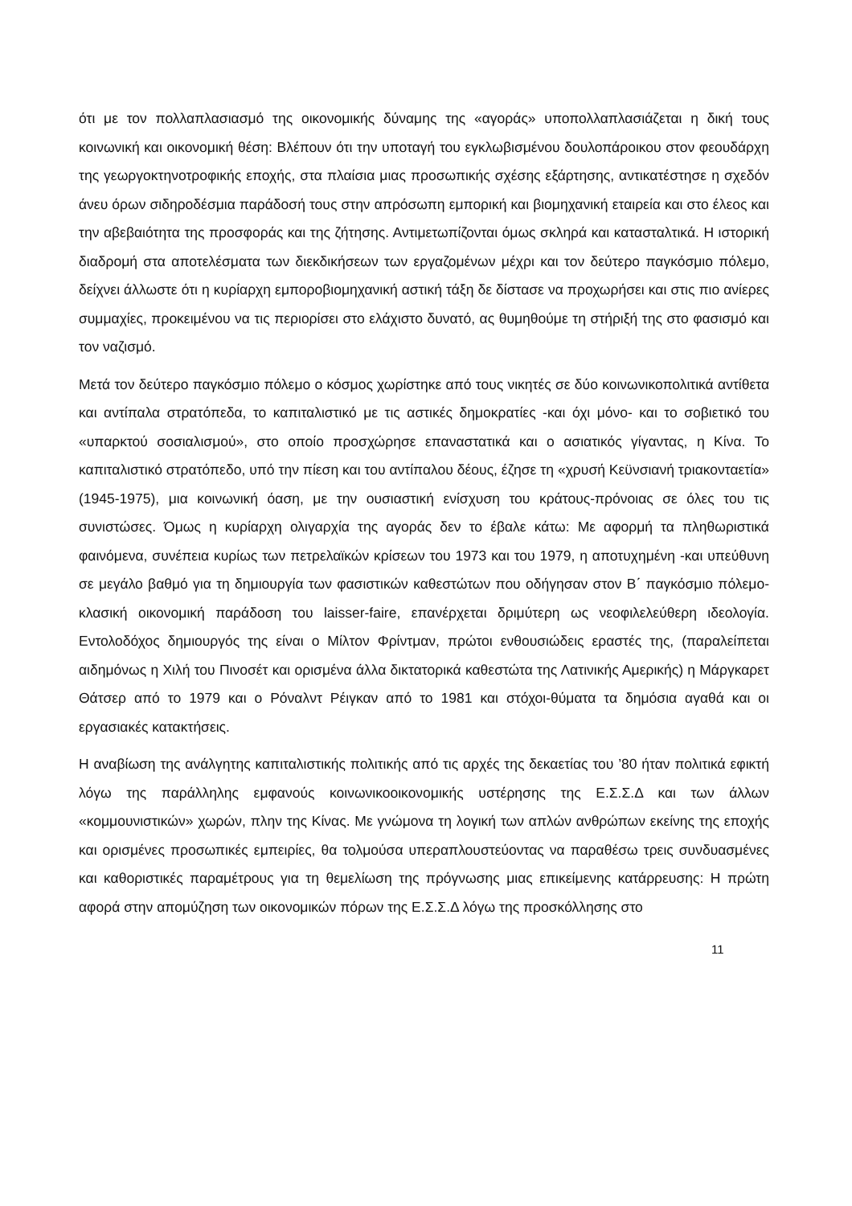ότι με τον πολλαπλασιασμό της οικονομικής δύναμης της «αγοράς» υποπολλαπλασιάζεται η δική τους κοινωνική και οικονομική θέση: Βλέπουν ότι την υποταγή του εγκλωβισμένου δουλοπάροικου στον φεουδάρχη της γεωργοκτηνοτροφικής εποχής, στα πλαίσια μιας προσωπικής σχέσης εξάρτησης, αντικατέστησε η σχεδόν άνευ όρων σιδηροδέσμια παράδοσή τους στην απρόσωπη εμπορική και βιομηχανική εταιρεία και στο έλεος και την αβεβαιότητα της προσφοράς και της ζήτησης. Αντιμετωπίζονται όμως σκληρά και κατασταλτικά. Η ιστορική διαδρομή στα αποτελέσματα των διεκδικήσεων των εργαζομένων μέχρι και τον δεύτερο παγκόσμιο πόλεμο, δείχνει άλλωστε ότι η κυρίαρχη εμποροβιομηχανική αστική τάξη δε δίστασε να προχωρήσει και στις πιο ανίερες συμμαχίες, προκειμένου να τις περιορίσει στο ελάχιστο δυνατό, ας θυμηθούμε τη στήριξή της στο φασισμό και τον ναζισμό.
Μετά τον δεύτερο παγκόσμιο πόλεμο ο κόσμος χωρίστηκε από τους νικητές σε δύο κοινωνικοπολιτικά αντίθετα και αντίπαλα στρατόπεδα, το καπιταλιστικό με τις αστικές δημοκρατίες -και όχι μόνο- και το σοβιετικό του «υπαρκτού σοσιαλισμού», στο οποίο προσχώρησε επαναστατικά και ο ασιατικός γίγαντας, η Κίνα. Το καπιταλιστικό στρατόπεδο, υπό την πίεση και του αντίπαλου δέους, έζησε τη «χρυσή Κεϋνσιανή τριακονταετία» (1945-1975), μια κοινωνική όαση, με την ουσιαστική ενίσχυση του κράτους-πρόνοιας σε όλες του τις συνιστώσες. Όμως η κυρίαρχη ολιγαρχία της αγοράς δεν το έβαλε κάτω: Με αφορμή τα πληθωριστικά φαινόμενα, συνέπεια κυρίως των πετρελαϊκών κρίσεων του 1973 και του 1979, η αποτυχημένη -και υπεύθυνη σε μεγάλο βαθμό για τη δημιουργία των φασιστικών καθεστώτων που οδήγησαν στον Β΄ παγκόσμιο πόλεμο- κλασική οικονομική παράδοση του laisser-faire, επανέρχεται δριμύτερη ως νεοφιλελεύθερη ιδεολογία. Εντολοδόχος δημιουργός της είναι ο Μίλτον Φρίντμαν, πρώτοι ενθουσιώδεις εραστές της, (παραλείπεται αιδημόνως η Χιλή του Πινοσέτ και ορισμένα άλλα δικτατορικά καθεστώτα της Λατινικής Αμερικής) η Μάργκαρετ Θάτσερ από το 1979 και ο Ρόναλντ Ρέιγκαν από το 1981 και στόχοι-θύματα τα δημόσια αγαθά και οι εργασιακές κατακτήσεις.
Η αναβίωση της ανάλγητης καπιταλιστικής πολιτικής από τις αρχές της δεκαετίας του ’80 ήταν πολιτικά εφικτή λόγω της παράλληλης εμφανούς κοινωνικοοικονομικής υστέρησης της Ε.Σ.Σ.Δ και των άλλων «κομμουνιστικών» χωρών, πλην της Κίνας. Με γνώμονα τη λογική των απλών ανθρώπων εκείνης της εποχής και ορισμένες προσωπικές εμπειρίες, θα τολμούσα υπεραπλουστεύοντας να παραθέσω τρεις συνδυασμένες και καθοριστικές παραμέτρους για τη θεμελίωση της πρόγνωσης μιας επικείμενης κατάρρευσης: Η πρώτη αφορά στην απομύζηση των οικονομικών πόρων της Ε.Σ.Σ.Δ λόγω της προσκόλλησης στο
11